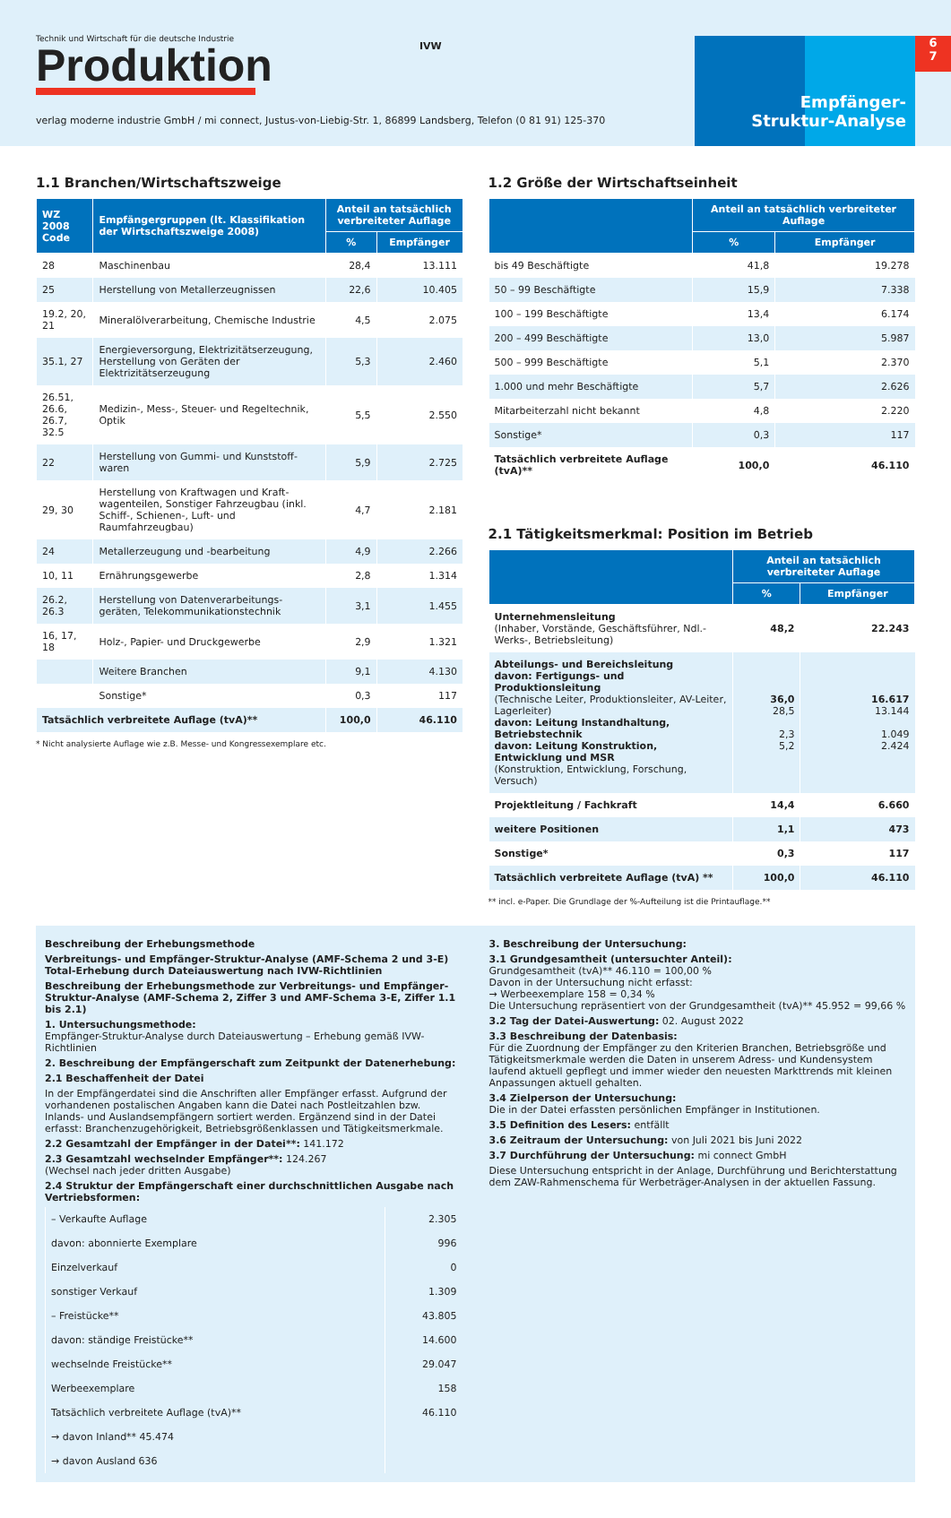Technik und Wirtschaft für die deutsche Industrie
Produktion
IVW
verlag moderne industrie GmbH / mi connect, Justus-von-Liebig-Str. 1, 86899 Landsberg, Telefon (0 81 91) 125-370
Empfänger-
Struktur-Analyse
6
7
1.1 Branchen/Wirtschaftszweige
| WZ 2008 Code | Empfängergruppen (lt. Klassifikation der Wirtschaftszweige 2008) | Anteil an tatsächlich verbreiteter Auflage | |
| --- | --- | --- | --- |
| | | % | Empfänger |
| 28 | Maschinenbau | 28,4 | 13.111 |
| 25 | Herstellung von Metallerzeugnissen | 22,6 | 10.405 |
| 19.2, 20, 21 | Mineralölverarbeitung, Chemische Industrie | 4,5 | 2.075 |
| 35.1, 27 | Energieversorgung, Elektrizitäts­erzeugung, Herstellung von Geräten der Elektrizitätserzeugung | 5,3 | 2.460 |
| 26.51, 26.6, 26.7, 32.5 | Medizin-, Mess-, Steuer- und Regeltechnik, Optik | 5,5 | 2.550 |
| 22 | Herstellung von Gummi- und Kunststoff­waren | 5,9 | 2.725 |
| 29, 30 | Herstellung von Kraftwagen und Kraft­wagenteilen, Sonstiger Fahrzeugbau (inkl. Schiff-, Schienen-, Luft- und Raumfahrzeugbau) | 4,7 | 2.181 |
| 24 | Metallerzeugung und -bearbeitung | 4,9 | 2.266 |
| 10, 11 | Ernährungsgewerbe | 2,8 | 1.314 |
| 26.2, 26.3 | Herstellung von Datenverarbeitungs­geräten, Telekommunikationstechnik | 3,1 | 1.455 |
| 16, 17, 18 | Holz-, Papier- und Druckgewerbe | 2,9 | 1.321 |
| | Weitere Branchen | 9,1 | 4.130 |
| | Sonstige* | 0,3 | 117 |
| Tatsächlich verbreitete Auflage (tvA)** | | 100,0 | 46.110 |
* Nicht analysierte Auflage wie z.B. Messe- und Kongressexemplare etc.
1.2 Größe der Wirtschaftseinheit
| | Anteil an tatsächlich verbreiteter Auflage | |
| --- | --- | --- |
| | % | Empfänger |
| bis 49 Beschäftigte | 41,8 | 19.278 |
| 50 – 99 Beschäftigte | 15,9 | 7.338 |
| 100 – 199 Beschäftigte | 13,4 | 6.174 |
| 200 – 499 Beschäftigte | 13,0 | 5.987 |
| 500 – 999 Beschäftigte | 5,1 | 2.370 |
| 1.000 und mehr Beschäftigte | 5,7 | 2.626 |
| Mitarbeiterzahl nicht bekannt | 4,8 | 2.220 |
| Sonstige* | 0,3 | 117 |
| Tatsächlich verbreitete Auflage (tvA)** | 100,0 | 46.110 |
2.1 Tätigkeitsmerkmal: Position im Betrieb
| | Anteil an tatsächlich verbreiteter Auflage | |
| --- | --- | --- |
| | % | Empfänger |
| Unternehmensleitung (Inhaber, Vorstände, Geschäftsführer, Ndl.- Werks-, Betriebsleitung) | 48,2 | 22.243 |
| Abteilungs- und Bereichsleitung davon: Fertigungs- und Produktionsleitung (Technische Leiter, Produktionsleiter, AV-Leiter, Lagerleiter) davon: Leitung Instandhaltung, Betriebstechnik davon: Leitung Konstruktion, Entwicklung und MSR (Konstruktion, Entwicklung, Forschung, Versuch) | 36,0 28,5 2,3 5,2 | 16.617 13.144 1.049 2.424 |
| Projektleitung / Fachkraft | 14,4 | 6.660 |
| weitere Positionen | 1,1 | 473 |
| Sonstige* | 0,3 | 117 |
| Tatsächlich verbreitete Auflage (tvA) ** | 100,0 | 46.110 |
** incl. e-Paper. Die Grundlage der %-Aufteilung ist die Printauflage.**
Beschreibung der Erhebungsmethode
Verbreitungs- und Empfänger-Struktur-Analyse (AMF-Schema 2 und 3-E)
Total-Erhebung durch Dateiauswertung nach IVW-Richtlinien
Beschreibung der Erhebungsmethode zur Verbreitungs- und Empfänger-Struktur-Analyse (AMF-Schema 2, Ziffer 3 und AMF-Schema 3-E, Ziffer 1.1 bis 2.1)
1. Untersuchungsmethode:
Empfänger-Struktur-Analyse durch Dateiauswertung – Erhebung gemäß IVW-Richtlinien
2. Beschreibung der Empfängerschaft zum Zeitpunkt der Datenerhebung:
2.1 Beschaffenheit der Datei
In der Empfängerdatei sind die Anschriften aller Empfänger erfasst. Aufgrund der vorhandenen postalischen Angaben kann die Datei nach Postleitzahlen bzw. Inlands- und Auslandsempfängern sortiert werden. Ergänzend sind in der Datei erfasst: Branchenzugehörigkeit, Betriebsgrößenklassen und Tätigkeitsmerkmale.
2.2 Gesamtzahl der Empfänger in der Datei**: 141.172
2.3 Gesamtzahl wechselnder Empfänger**: 124.267
(Wechsel nach jeder dritten Ausgabe)
2.4 Struktur der Empfängerschaft einer durchschnittlichen Ausgabe nach Vertriebsformen:
| – Verkaufte Auflage | 2.305 |
| davon: abonnierte Exemplare | 996 |
| Einzelverkauf | 0 |
| sonstiger Verkauf | 1.309 |
| – Freistücke** | 43.805 |
| davon: ständige Freistücke** | 14.600 |
| wechselnde Freistücke** | 29.047 |
| Werbeexemplare | 158 |
| Tatsächlich verbreitete Auflage (tvA)** | 46.110 |
| → davon Inland** 45.474 | |
| → davon Ausland 636 | |
3. Beschreibung der Untersuchung:
3.1 Grundgesamtheit (untersuchter Anteil):
Grundgesamtheit (tvA)** 46.110 = 100,00 %
Davon in der Untersuchung nicht erfasst:
→ Werbeexemplare 158 = 0,34 %
Die Untersuchung repräsentiert von der Grundgesamtheit (tvA)** 45.952 = 99,66 %
3.2 Tag der Datei-Auswertung: 02. August 2022
3.3 Beschreibung der Datenbasis:
Für die Zuordnung der Empfänger zu den Kriterien Branchen, Betriebsgröße und Tätigkeitsmerkmale werden die Daten in unserem Adress- und Kundensystem laufend aktuell gepflegt und immer wieder den neuesten Markttrends mit kleinen Anpassungen aktuell gehalten.
3.4 Zielperson der Untersuchung:
Die in der Datei erfassten persönlichen Empfänger in Institutionen.
3.5 Definition des Lesers: entfällt
3.6 Zeitraum der Untersuchung: von Juli 2021 bis Juni 2022
3.7 Durchführung der Untersuchung: mi connect GmbH
Diese Untersuchung entspricht in der Anlage, Durchführung und Berichterstattung dem ZAW-Rahmenschema für Werbeträger-Analysen in der aktuellen Fassung.